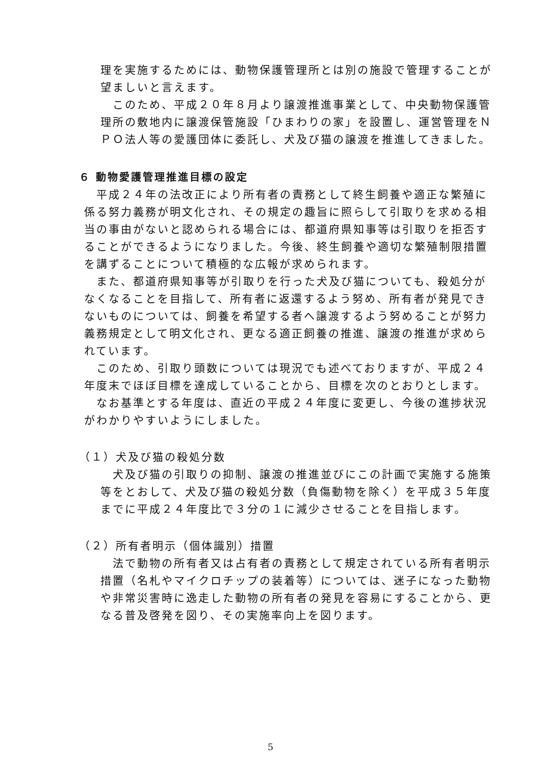理を実施するためには、動物保護管理所とは別の施設で管理することが望ましいと言えます。
　このため、平成２０年８月より譲渡推進事業として、中央動物保護管理所の敷地内に譲渡保管施設「ひまわりの家」を設置し、運営管理をＮＰＯ法人等の愛護団体に委託し、犬及び猫の譲渡を推進してきました。
６ 動物愛護管理推進目標の設定
　平成２４年の法改正により所有者の責務として終生飼養や適正な繁殖に係る努力義務が明文化され、その規定の趣旨に照らして引取りを求める相当の事由がないと認められる場合には、都道府県知事等は引取りを拒否することができるようになりました。今後、終生飼養や適切な繁殖制限措置を講ずることについて積極的な広報が求められます。
　また、都道府県知事等が引取りを行った犬及び猫についても、殺処分がなくなることを目指して、所有者に返還するよう努め、所有者が発見できないものについては、飼養を希望する者へ譲渡するよう努めることが努力義務規定として明文化され、更なる適正飼養の推進、譲渡の推進が求められています。
　このため、引取り頭数については現況でも述べておりますが、平成２４年度末でほぼ目標を達成していることから、目標を次のとおりとします。
　なお基準とする年度は、直近の平成２４年度に変更し、今後の進捗状況がわかりやすいようにしました。
（１）犬及び猫の殺処分数
　犬及び猫の引取りの抑制、譲渡の推進並びにこの計画で実施する施策等をとおして、犬及び猫の殺処分数（負傷動物を除く）を平成３５年度までに平成２４年度比で３分の１に減少させることを目指します。
（２）所有者明示（個体識別）措置
　法で動物の所有者又は占有者の責務として規定されている所有者明示措置（名札やマイクロチップの装着等）については、迷子になった動物や非常災害時に逸走した動物の所有者の発見を容易にすることから、更なる普及啓発を図り、その実施率向上を図ります。
5